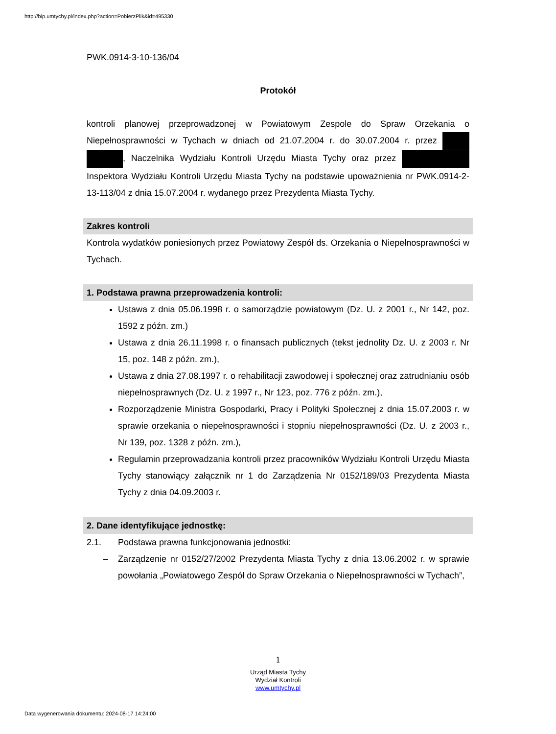http://bip.umtychy.pl/index.php?action=PobierzPlik&id=495330
PWK.0914-3-10-136/04
Protokół
kontroli planowej przeprowadzonej w Powiatowym Zespole do Spraw Orzekania o Niepełnosprawności w Tychach w dniach od 21.07.2004 r. do 30.07.2004 r. przez , Naczelnika Wydziału Kontroli Urzędu Miasta Tychy oraz przez Inspektora Wydziału Kontroli Urzędu Miasta Tychy na podstawie upoważnienia nr PWK.0914-2-13-113/04 z dnia 15.07.2004 r. wydanego przez Prezydenta Miasta Tychy.
Zakres kontroli
Kontrola wydatków poniesionych przez Powiatowy Zespół ds. Orzekania o Niepełnosprawności w Tychach.
1. Podstawa prawna przeprowadzenia kontroli:
Ustawa z dnia 05.06.1998 r. o samorządzie powiatowym (Dz. U. z 2001 r., Nr 142, poz. 1592 z późn. zm.)
Ustawa z dnia 26.11.1998 r. o finansach publicznych (tekst jednolity Dz. U. z 2003 r. Nr 15, poz. 148 z późn. zm.),
Ustawa z dnia 27.08.1997 r. o rehabilitacji zawodowej i społecznej oraz zatrudnianiu osób niepełnosprawnych (Dz. U. z 1997 r., Nr 123, poz. 776 z późn. zm.),
Rozporządzenie Ministra Gospodarki, Pracy i Polityki Społecznej z dnia 15.07.2003 r. w sprawie orzekania o niepełnosprawności i stopniu niepełnosprawności (Dz. U. z 2003 r., Nr 139, poz. 1328 z późn. zm.),
Regulamin przeprowadzania kontroli przez pracowników Wydziału Kontroli Urzędu Miasta Tychy stanowiący załącznik nr 1 do Zarządzenia Nr 0152/189/03 Prezydenta Miasta Tychy z dnia 04.09.2003 r.
2. Dane identyfikujące jednostkę:
2.1. Podstawa prawna funkcjonowania jednostki:
– Zarządzenie nr 0152/27/2002 Prezydenta Miasta Tychy z dnia 13.06.2002 r. w sprawie powołania „Powiatowego Zespół do Spraw Orzekania o Niepełnosprawności w Tychach”,
1
Urząd Miasta Tychy
Wydział Kontroli
www.umtychy.pl
Data wygenerowania dokumentu: 2024-08-17 14:24:00